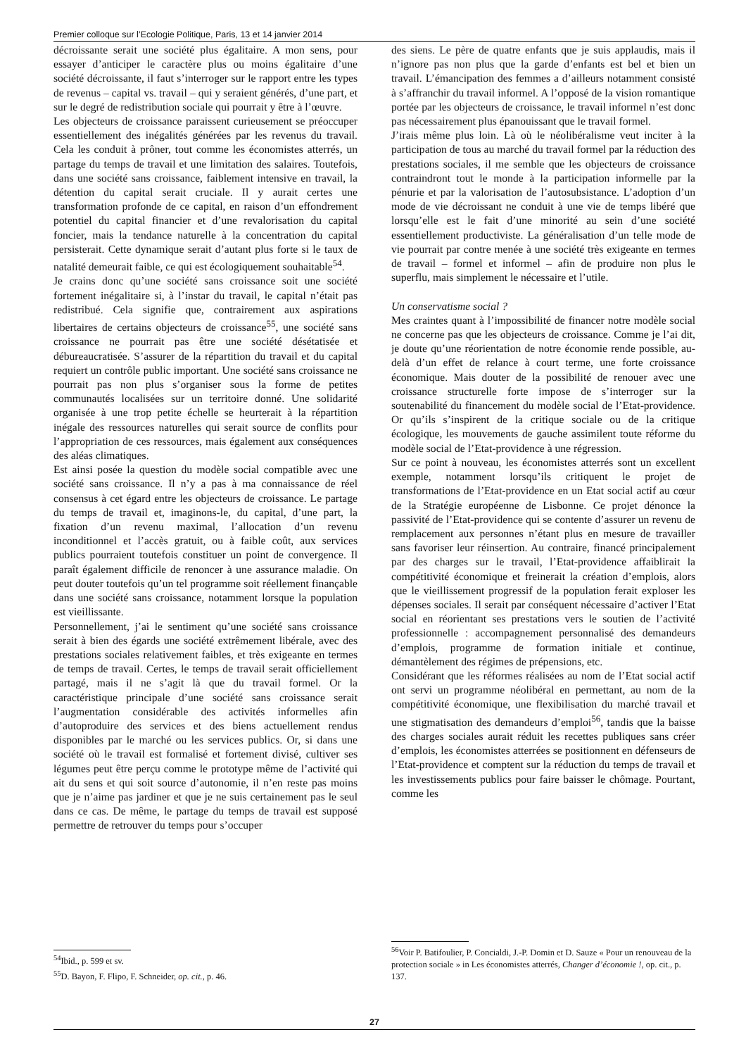Premier colloque sur l’Ecologie Politique, Paris, 13 et 14 janvier 2014
décroissante serait une société plus égalitaire. A mon sens, pour essayer d’anticiper le caractère plus ou moins égalitaire d’une société décroissante, il faut s’interroger sur le rapport entre les types de revenus – capital vs. travail – qui y seraient générés, d’une part, et sur le degré de redistribution sociale qui pourrait y être à l’œuvre.
Les objecteurs de croissance paraissent curieusement se préoccuper essentiellement des inégalités générées par les revenus du travail. Cela les conduit à prôner, tout comme les économistes atterrés, un partage du temps de travail et une limitation des salaires. Toutefois, dans une société sans croissance, faiblement intensive en travail, la détention du capital serait cruciale. Il y aurait certes une transformation profonde de ce capital, en raison d’un effondrement potentiel du capital financier et d’une revalorisation du capital foncier, mais la tendance naturelle à la concentration du capital persisterait. Cette dynamique serait d’autant plus forte si le taux de natalité demeurait faible, ce qui est écologiquement souhaitable<sup>54</sup>.
Je crains donc qu’une société sans croissance soit une société fortement inégalitaire si, à l’instar du travail, le capital n’était pas redistribué. Cela signifie que, contrairement aux aspirations libertaires de certains objecteurs de croissance<sup>55</sup>, une société sans croissance ne pourrait pas être une société désétatisée et débureaucratisée. S’assurer de la répartition du travail et du capital requiert un contrôle public important. Une société sans croissance ne pourrait pas non plus s’organiser sous la forme de petites communautés localisées sur un territoire donné. Une solidarité organisée à une trop petite échelle se heurterait à la répartition inégale des ressources naturelles qui serait source de conflits pour l’appropriation de ces ressources, mais également aux conséquences des aléas climatiques.
Est ainsi posée la question du modèle social compatible avec une société sans croissance. Il n’y a pas à ma connaissance de réel consensus à cet égard entre les objecteurs de croissance. Le partage du temps de travail et, imaginons-le, du capital, d’une part, la fixation d’un revenu maximal, l’allocation d’un revenu inconditionnel et l’accès gratuit, ou à faible coût, aux services publics pourraient toutefois constituer un point de convergence. Il paraît également difficile de renoncer à une assurance maladie. On peut douter toutefois qu’un tel programme soit réellement finançable dans une société sans croissance, notamment lorsque la population est vieillissante.
Personnellement, j’ai le sentiment qu’une société sans croissance serait à bien des égards une société extrêmement libérale, avec des prestations sociales relativement faibles, et très exigeante en termes de temps de travail. Certes, le temps de travail serait officiellement partagé, mais il ne s’agit là que du travail formel. Or la caractéristique principale d’une société sans croissance serait l’augmentation considérable des activités informelles afin d’autoproduire des services et des biens actuellement rendus disponibles par le marché ou les services publics. Or, si dans une société où le travail est formalisé et fortement divisé, cultiver ses légumes peut être perçu comme le prototype même de l’activité qui ait du sens et qui soit source d’autonomie, il n’en reste pas moins que je n’aime pas jardiner et que je ne suis certainement pas le seul dans ce cas. De même, le partage du temps de travail est supposé permettre de retrouver du temps pour s’occuper
<sup>54</sup> Ibid., p. 599 et sv.
<sup>55</sup> D. Bayon, F. Flipo, F. Schneider, op. cit., p. 46.
des siens. Le père de quatre enfants que je suis applaudis, mais il n’ignore pas non plus que la garde d’enfants est bel et bien un travail. L’émancipation des femmes a d’ailleurs notamment consisté à s’affranchir du travail informel. A l’opposé de la vision romantique portée par les objecteurs de croissance, le travail informel n’est donc pas nécessairement plus épanouissant que le travail formel.
J’irais même plus loin. Là où le néolibéralisme veut inciter à la participation de tous au marché du travail formel par la réduction des prestations sociales, il me semble que les objecteurs de croissance contraindront tout le monde à la participation informelle par la pénurie et par la valorisation de l’autosubsistance. L’adoption d’un mode de vie décroissant ne conduit à une vie de temps libéré que lorsqu’elle est le fait d’une minorité au sein d’une société essentiellement productiviste. La généralisation d’un telle mode de vie pourrait par contre menée à une société très exigeante en termes de travail – formel et informel – afin de produire non plus le superflu, mais simplement le nécessaire et l’utile.
Un conservatisme social ?
Mes craintes quant à l’impossibilité de financer notre modèle social ne concerne pas que les objecteurs de croissance. Comme je l’ai dit, je doute qu’une réorientation de notre économie rende possible, au-delà d’un effet de relance à court terme, une forte croissance économique. Mais douter de la possibilité de renouer avec une croissance structurelle forte impose de s’interroger sur la soutenabilité du financement du modèle social de l’Etat-providence. Or qu’ils s’inspirent de la critique sociale ou de la critique écologique, les mouvements de gauche assimilent toute réforme du modèle social de l’Etat-providence à une régression.
Sur ce point à nouveau, les économistes atterrés sont un excellent exemple, notamment lorsqu’ils critiquent le projet de transformations de l’Etat-providence en un Etat social actif au cœur de la Stratégie européenne de Lisbonne. Ce projet dénonce la passivité de l’Etat-providence qui se contente d’assurer un revenu de remplacement aux personnes n’étant plus en mesure de travailler sans favoriser leur réinsertion. Au contraire, financé principalement par des charges sur le travail, l’Etat-providence affaiblirait la compétitivité économique et freinerait la création d’emplois, alors que le vieillissement progressif de la population ferait exploser les dépenses sociales. Il serait par conséquent nécessaire d’activer l’Etat social en réorientant ses prestations vers le soutien de l’activité professionnelle : accompagnement personnalisé des demandeurs d’emplois, programme de formation initiale et continue, démantèlement des régimes de prépensions, etc.
Considérant que les réformes réalisées au nom de l’Etat social actif ont servi un programme néolibéral en permettant, au nom de la compétitivité économique, une flexibilisation du marché travail et une stigmatisation des demandeurs d’emploi<sup>56</sup>, tandis que la baisse des charges sociales aurait réduit les recettes publiques sans créer d’emplois, les économistes atterrées se positionnent en défenseurs de l’Etat-providence et comptent sur la réduction du temps de travail et les investissements publics pour faire baisser le chômage. Pourtant, comme les
<sup>56</sup> Voir P. Batifoulier, P. Concialdi, J.-P. Domin et D. Sauze « Pour un renouveau de la protection sociale » in Les économistes atterrés, Changer d’économie !, op. cit., p. 137.
27